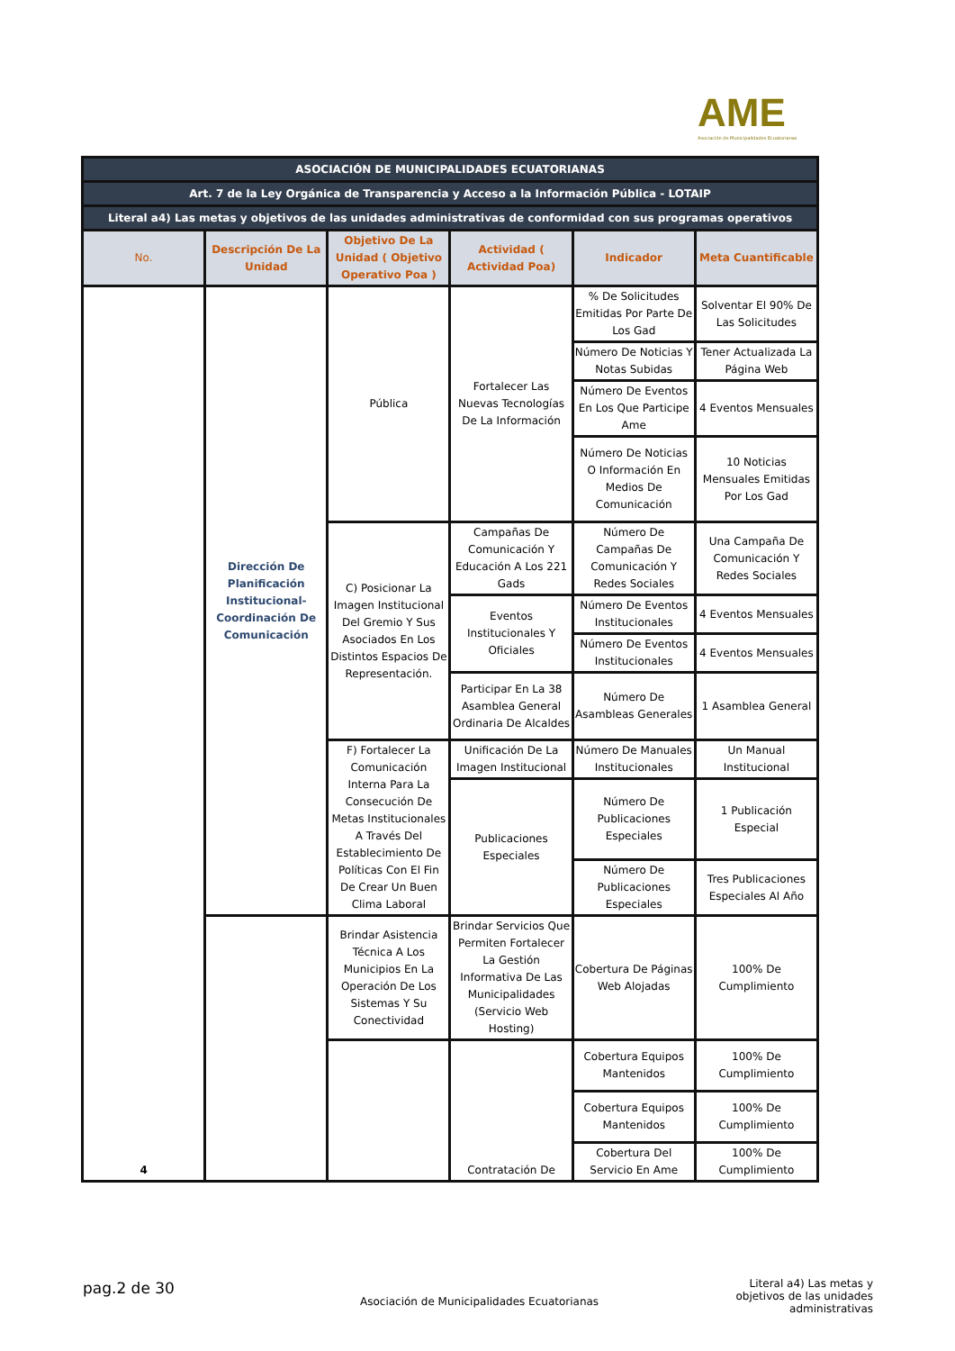AME
Asociación de Municipalidades Ecuatorianas
| ASOCIACIÓN DE MUNICIPALIDADES ECUATORIANAS | | | | | |
| Art. 7 de la Ley Orgánica de Transparencia y Acceso a la Información Pública - LOTAIP | | | | | |
| Literal a4) Las metas y objetivos de las unidades administrativas de conformidad con sus programas operativos | | | | | |
| No. | Descripción De La Unidad | Objetivo De La Unidad ( Objetivo Operativo Poa ) | Actividad ( Actividad Poa) | Indicador | Meta Cuantificable |
| 4 | Dirección De Planificación Institucional-Coordinación De Comunicación | Pública | Fortalecer Las Nuevas Tecnologías De La Información | % De Solicitudes Emitidas Por Parte De Los Gad | Solventar El 90% De Las Solicitudes |
| | | | | Número De Noticias Y Notas Subidas | Tener Actualizada La Página Web |
| | | | | Número De Eventos En Los Que Participe Ame | 4 Eventos Mensuales |
| | | | | Número De Noticias O Información En Medios De Comunicación | 10 Noticias Mensuales Emitidas Por Los Gad |
| | | C) Posicionar La Imagen Institucional Del Gremio Y Sus Asociados En Los Distintos Espacios De Representación. | Campañas De Comunicación Y Educación A Los 221 Gads | Número De Campañas De Comunicación Y Redes Sociales | Una Campaña De Comunicación Y Redes Sociales |
| | | | Eventos Institucionales Y Oficiales | Número De Eventos Institucionales | 4 Eventos Mensuales |
| | | | | Número De Eventos Institucionales | 4 Eventos Mensuales |
| | | | Participar En La 38 Asamblea General Ordinaria De Alcaldes | Número De Asambleas Generales | 1 Asamblea General |
| | | F) Fortalecer La Comunicación Interna Para La Consecución De Metas Institucionales A Través Del Establecimiento De Políticas Con El Fin De Crear Un Buen Clima Laboral | Unificación De La Imagen Institucional | Número De Manuales Institucionales | Un Manual Institucional |
| | | | Publicaciones Especiales | Número De Publicaciones Especiales | 1 Publicación Especial |
| | | | | Número De Publicaciones Especiales | Tres Publicaciones Especiales Al Año |
| | | Brindar Asistencia Técnica A Los Municipios En La Operación De Los Sistemas Y Su Conectividad | Brindar Servicios Que Permiten Fortalecer La Gestión Informativa De Las Municipalidades (Servicio Web Hosting) | Cobertura De Páginas Web Alojadas | 100% De Cumplimiento |
| | | | Contratación De | Cobertura Equipos Mantenidos | 100% De Cumplimiento |
| | | | | Cobertura Equipos Mantenidos | 100% De Cumplimiento |
| | | | | Cobertura Del Servicio En Ame | 100% De Cumplimiento |
pag.2 de 30
Asociación de Municipalidades Ecuatorianas
Literal a4) Las metas y objetivos de las unidades administrativas